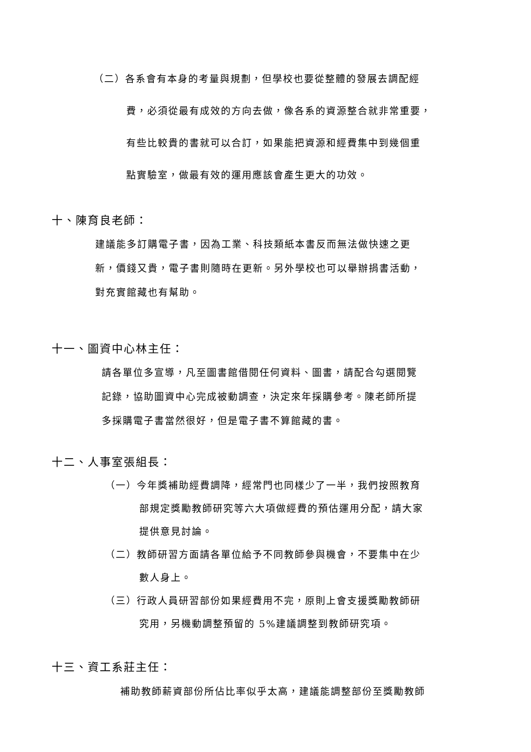（二）各系會有本身的考量與規劃，但學校也要從整體的發展去調配經
費，必須從最有成效的方向去做，像各系的資源整合就非常重要，
有些比較貴的書就可以合訂，如果能把資源和經費集中到幾個重
點實驗室，做最有效的運用應該會產生更大的功效。
十、陳育良老師：
建議能多訂購電子書，因為工業、科技類紙本書反而無法做快速之更
新，價錢又貴，電子書則隨時在更新。另外學校也可以舉辦捐書活動，
對充實館藏也有幫助。
十一、圖資中心林主任：
請各單位多宣導，凡至圖書館借閱任何資料、圖書，請配合勾選閱覽
記錄，協助圖資中心完成被動調查，決定來年採購參考。陳老師所提
多採購電子書當然很好，但是電子書不算館藏的書。
十二、人事室張組長：
（一）今年獎補助經費調降，經常門也同樣少了一半，我們按照教育
部規定獎勵教師研究等六大項做經費的預估運用分配，請大家
提供意見討論。
（二）教師研習方面請各單位給予不同教師參與機會，不要集中在少
數人身上。
（三）行政人員研習部份如果經費用不完，原則上會支援獎勵教師研
究用，另機動調整預留的 5%建議調整到教師研究項。
十三、資工系莊主任：
補助教師薪資部份所佔比率似乎太高，建議能調整部份至獎勵教師